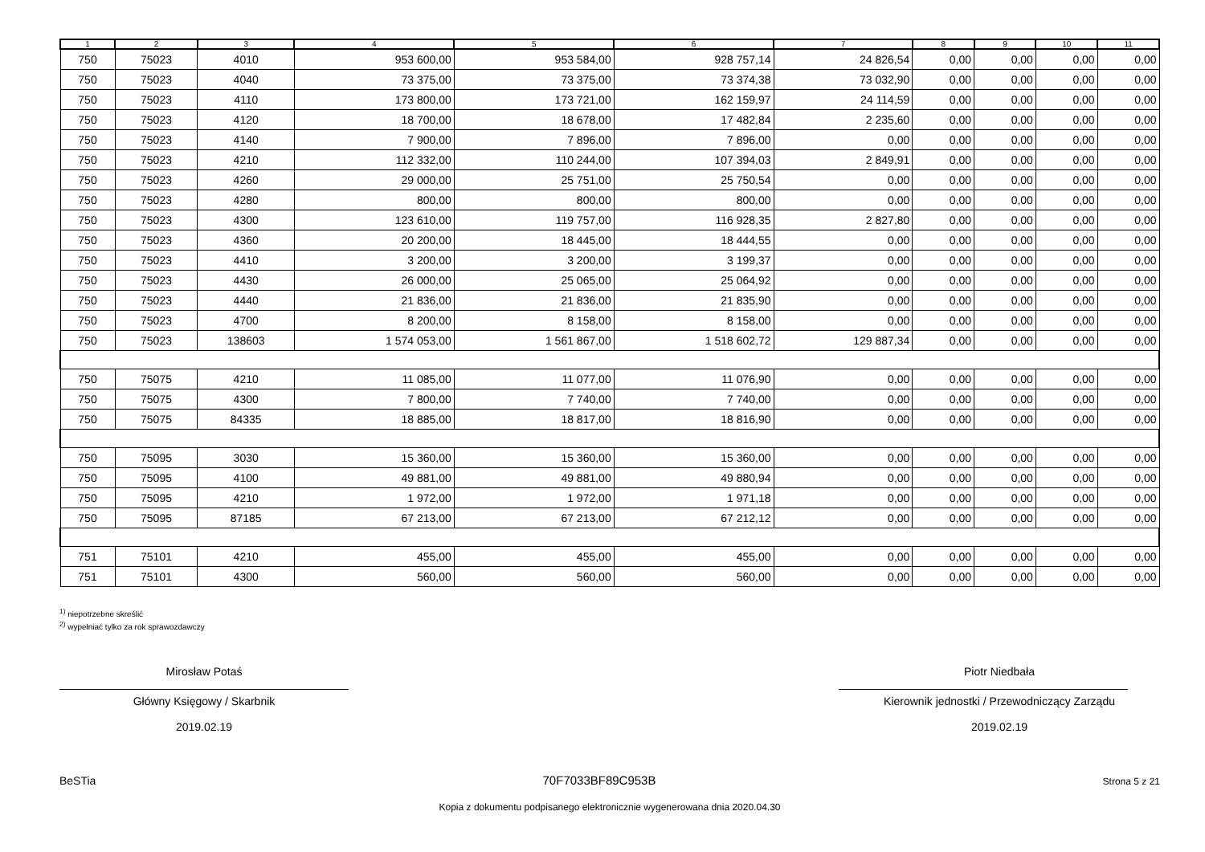| 1 | 2 | 3 | 4 | 5 | 6 | 7 | 8 | 9 | 10 | 11 |
| --- | --- | --- | --- | --- | --- | --- | --- | --- | --- | --- |
| 750 | 75023 | 4010 | 953 600,00 | 953 584,00 | 928 757,14 | 24 826,54 | 0,00 | 0,00 | 0,00 | 0,00 |
| 750 | 75023 | 4040 | 73 375,00 | 73 375,00 | 73 374,38 | 73 032,90 | 0,00 | 0,00 | 0,00 | 0,00 |
| 750 | 75023 | 4110 | 173 800,00 | 173 721,00 | 162 159,97 | 24 114,59 | 0,00 | 0,00 | 0,00 | 0,00 |
| 750 | 75023 | 4120 | 18 700,00 | 18 678,00 | 17 482,84 | 2 235,60 | 0,00 | 0,00 | 0,00 | 0,00 |
| 750 | 75023 | 4140 | 7 900,00 | 7 896,00 | 7 896,00 | 0,00 | 0,00 | 0,00 | 0,00 | 0,00 |
| 750 | 75023 | 4210 | 112 332,00 | 110 244,00 | 107 394,03 | 2 849,91 | 0,00 | 0,00 | 0,00 | 0,00 |
| 750 | 75023 | 4260 | 29 000,00 | 25 751,00 | 25 750,54 | 0,00 | 0,00 | 0,00 | 0,00 | 0,00 |
| 750 | 75023 | 4280 | 800,00 | 800,00 | 800,00 | 0,00 | 0,00 | 0,00 | 0,00 | 0,00 |
| 750 | 75023 | 4300 | 123 610,00 | 119 757,00 | 116 928,35 | 2 827,80 | 0,00 | 0,00 | 0,00 | 0,00 |
| 750 | 75023 | 4360 | 20 200,00 | 18 445,00 | 18 444,55 | 0,00 | 0,00 | 0,00 | 0,00 | 0,00 |
| 750 | 75023 | 4410 | 3 200,00 | 3 200,00 | 3 199,37 | 0,00 | 0,00 | 0,00 | 0,00 | 0,00 |
| 750 | 75023 | 4430 | 26 000,00 | 25 065,00 | 25 064,92 | 0,00 | 0,00 | 0,00 | 0,00 | 0,00 |
| 750 | 75023 | 4440 | 21 836,00 | 21 836,00 | 21 835,90 | 0,00 | 0,00 | 0,00 | 0,00 | 0,00 |
| 750 | 75023 | 4700 | 8 200,00 | 8 158,00 | 8 158,00 | 0,00 | 0,00 | 0,00 | 0,00 | 0,00 |
| 750 | 75023 | 138603 | 1 574 053,00 | 1 561 867,00 | 1 518 602,72 | 129 887,34 | 0,00 | 0,00 | 0,00 | 0,00 |
| 750 | 75075 | 4210 | 11 085,00 | 11 077,00 | 11 076,90 | 0,00 | 0,00 | 0,00 | 0,00 | 0,00 |
| 750 | 75075 | 4300 | 7 800,00 | 7 740,00 | 7 740,00 | 0,00 | 0,00 | 0,00 | 0,00 | 0,00 |
| 750 | 75075 | 84335 | 18 885,00 | 18 817,00 | 18 816,90 | 0,00 | 0,00 | 0,00 | 0,00 | 0,00 |
| 750 | 75095 | 3030 | 15 360,00 | 15 360,00 | 15 360,00 | 0,00 | 0,00 | 0,00 | 0,00 | 0,00 |
| 750 | 75095 | 4100 | 49 881,00 | 49 881,00 | 49 880,94 | 0,00 | 0,00 | 0,00 | 0,00 | 0,00 |
| 750 | 75095 | 4210 | 1 972,00 | 1 972,00 | 1 971,18 | 0,00 | 0,00 | 0,00 | 0,00 | 0,00 |
| 750 | 75095 | 87185 | 67 213,00 | 67 213,00 | 67 212,12 | 0,00 | 0,00 | 0,00 | 0,00 | 0,00 |
| 751 | 75101 | 4210 | 455,00 | 455,00 | 455,00 | 0,00 | 0,00 | 0,00 | 0,00 | 0,00 |
| 751 | 75101 | 4300 | 560,00 | 560,00 | 560,00 | 0,00 | 0,00 | 0,00 | 0,00 | 0,00 |
<sup>1)</sup> niepotrzebne skreślić
<sup>2)</sup> wypełniać tylko za rok sprawozdawczy
Mirosław Potaś
Główny Księgowy / Skarbnik
2019.02.19
Piotr Niedbała
Kierownik jednostki / Przewodniczący Zarządu
2019.02.19
BeSTia 70F7033BF89C953B Strona 5 z 21
Kopia z dokumentu podpisanego elektronicznie wygenerowana dnia 2020.04.30